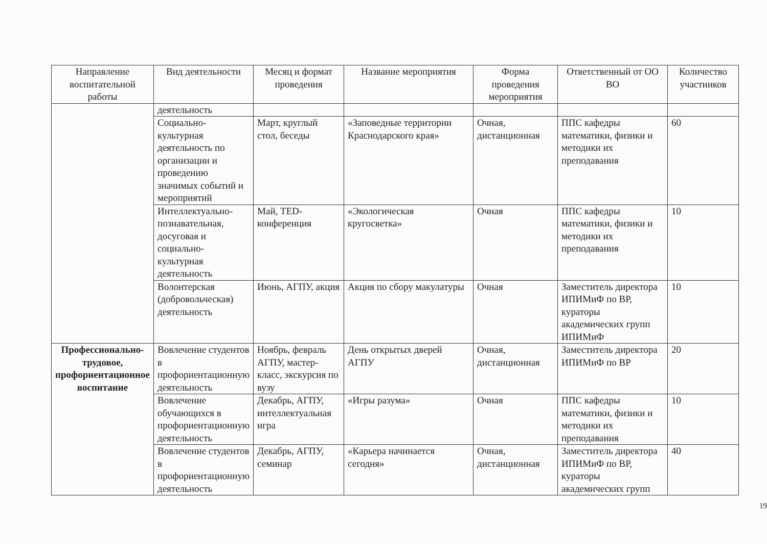| Направление воспитательной работы | Вид деятельности | Месяц и формат проведения | Название мероприятия | Форма проведения мероприятия | Ответственный от ОО ВО | Количество участников |
| --- | --- | --- | --- | --- | --- | --- |
| | деятельность | | | | | |
| | Социально-культурная деятельность по организации и проведению значимых событий и мероприятий | Март, круглый стол, беседы | «Заповедные территории Краснодарского края» | Очная, дистанционная | ППС кафедры математики, физики и методики их преподавания | 60 |
| | Интеллектуально-познавательная, досуговая и социально-культурная деятельность | Май, TED-конференция | «Экологическая кругосветка» | Очная | ППС кафедры математики, физики и методики их преподавания | 10 |
| | Волонтерская (добровольческая) деятельность | Июнь, АГПУ, акция | Акция по сбору макулатуры | Очная | Заместитель директора ИПИМиФ по ВР, кураторы академических групп ИПИМиФ | 10 |
| Профессионально-трудовое, профориентационное воспитание | Вовлечение студентов в профориентационную деятельность | Ноябрь, февраль АГПУ, мастер-класс, экскурсия по вузу | День открытых дверей АГПУ | Очная, дистанционная | Заместитель директора ИПИМиФ по ВР | 20 |
| | Вовлечение обучающихся в профориентационную деятельность | Декабрь, АГПУ, интеллектуальная игра | «Игры разума» | Очная | ППС кафедры математики, физики и методики их преподавания | 10 |
| | Вовлечение студентов в профориентационную деятельность | Декабрь, АГПУ, семинар | «Карьера начинается сегодня» | Очная, дистанционная | Заместитель директора ИПИМиФ по ВР, кураторы академических групп | 40 |
19